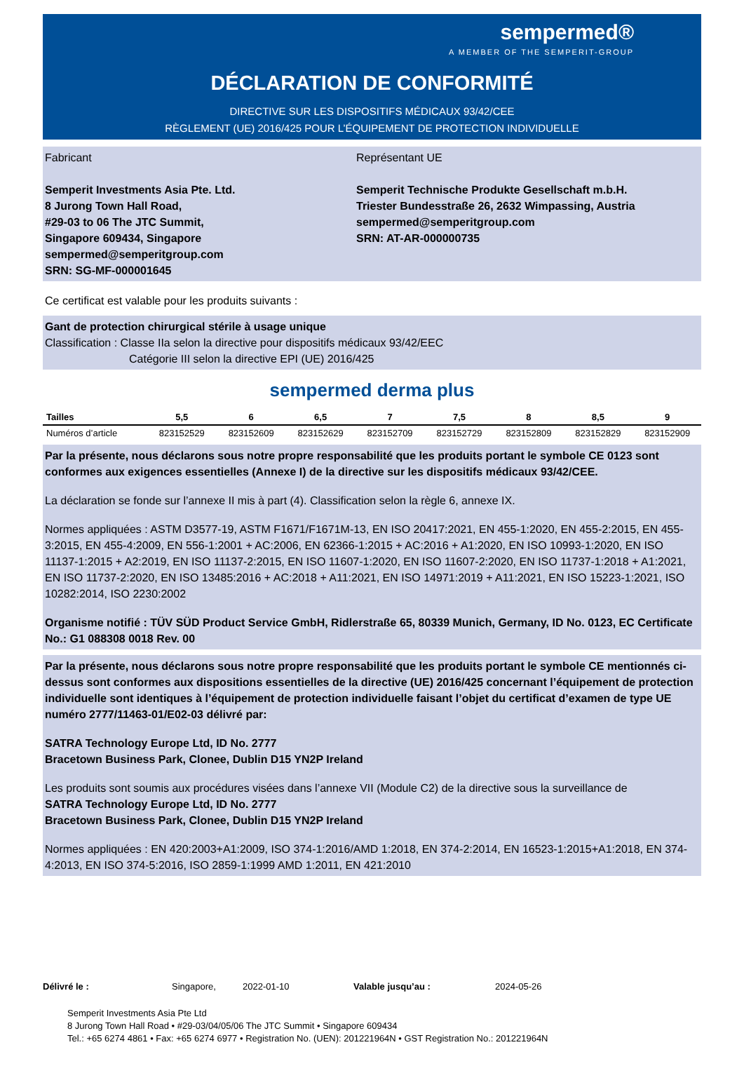sempermed®
A MEMBER OF THE SEMPERIT-GROUP
DÉCLARATION DE CONFORMITÉ
DIRECTIVE SUR LES DISPOSITIFS MÉDICAUX 93/42/CEE
RÈGLEMENT (UE) 2016/425 POUR L’ÉQUIPEMENT DE PROTECTION INDIVIDUELLE
Fabricant
Semperit Investments Asia Pte. Ltd.
8 Jurong Town Hall Road,
#29-03 to 06 The JTC Summit,
Singapore 609434, Singapore
sempermed@semperitgroup.com
SRN: SG-MF-000001645
Représentant UE
Semperit Technische Produkte Gesellschaft m.b.H.
Triester Bundesstraße 26, 2632 Wimpassing, Austria
sempermed@semperitgroup.com
SRN: AT-AR-000000735
Ce certificat est valable pour les produits suivants :
Gant de protection chirurgical stérile à usage unique
Classification : Classe IIa selon la directive pour dispositifs médicaux 93/42/EEC
Catégorie III selon la directive EPI (UE) 2016/425
sempermed derma plus
| Tailles | 5,5 | 6 | 6,5 | 7 | 7,5 | 8 | 8,5 | 9 |
| --- | --- | --- | --- | --- | --- | --- | --- | --- |
| Numéros d’article | 823152529 | 823152609 | 823152629 | 823152709 | 823152729 | 823152809 | 823152829 | 823152909 |
Par la présente, nous déclarons sous notre propre responsabilité que les produits portant le symbole CE 0123 sont conformes aux exigences essentielles (Annexe I) de la directive sur les dispositifs médicaux 93/42/CEE.
La déclaration se fonde sur l’annexe II mis à part (4). Classification selon la règle 6, annexe IX.
Normes appliquées : ASTM D3577-19, ASTM F1671/F1671M-13, EN ISO 20417:2021, EN 455-1:2020, EN 455-2:2015, EN 455-3:2015, EN 455-4:2009, EN 556-1:2001 + AC:2006, EN 62366-1:2015 + AC:2016 + A1:2020, EN ISO 10993-1:2020, EN ISO 11137-1:2015 + A2:2019, EN ISO 11137-2:2015, EN ISO 11607-1:2020, EN ISO 11607-2:2020, EN ISO 11737-1:2018 + A1:2021, EN ISO 11737-2:2020, EN ISO 13485:2016 + AC:2018 + A11:2021, EN ISO 14971:2019 + A11:2021, EN ISO 15223-1:2021, ISO 10282:2014, ISO 2230:2002
Organisme notifié : TÜV SÜD Product Service GmbH, Ridlerstraße 65, 80339 Munich, Germany, ID No. 0123, EC Certificate No.: G1 088308 0018 Rev. 00
Par la présente, nous déclarons sous notre propre responsabilité que les produits portant le symbole CE mentionnés ci-dessus sont conformes aux dispositions essentielles de la directive (UE) 2016/425 concernant l’équipement de protection individuelle sont identiques à l’équipement de protection individuelle faisant l’objet du certificat d’examen de type UE numéro 2777/11463-01/E02-03 délivré par:
SATRA Technology Europe Ltd, ID No. 2777
Bracetown Business Park, Clonee, Dublin D15 YN2P Ireland
Les produits sont soumis aux procédures visées dans l’annexe VII (Module C2) de la directive sous la surveillance de
SATRA Technology Europe Ltd, ID No. 2777
Bracetown Business Park, Clonee, Dublin D15 YN2P Ireland
Normes appliquées : EN 420:2003+A1:2009, ISO 374-1:2016/AMD 1:2018, EN 374-2:2014, EN 16523-1:2015+A1:2018, EN 374-4:2013, EN ISO 374-5:2016, ISO 2859-1:1999 AMD 1:2011, EN 421:2010
Délivré le : Singapore, 2022-01-10 Valable jusqu’au : 2024-05-26
Semperit Investments Asia Pte Ltd
8 Jurong Town Hall Road • #29-03/04/05/06 The JTC Summit • Singapore 609434
Tel.: +65 6274 4861 • Fax: +65 6274 6977 • Registration No. (UEN): 201221964N • GST Registration No.: 201221964N